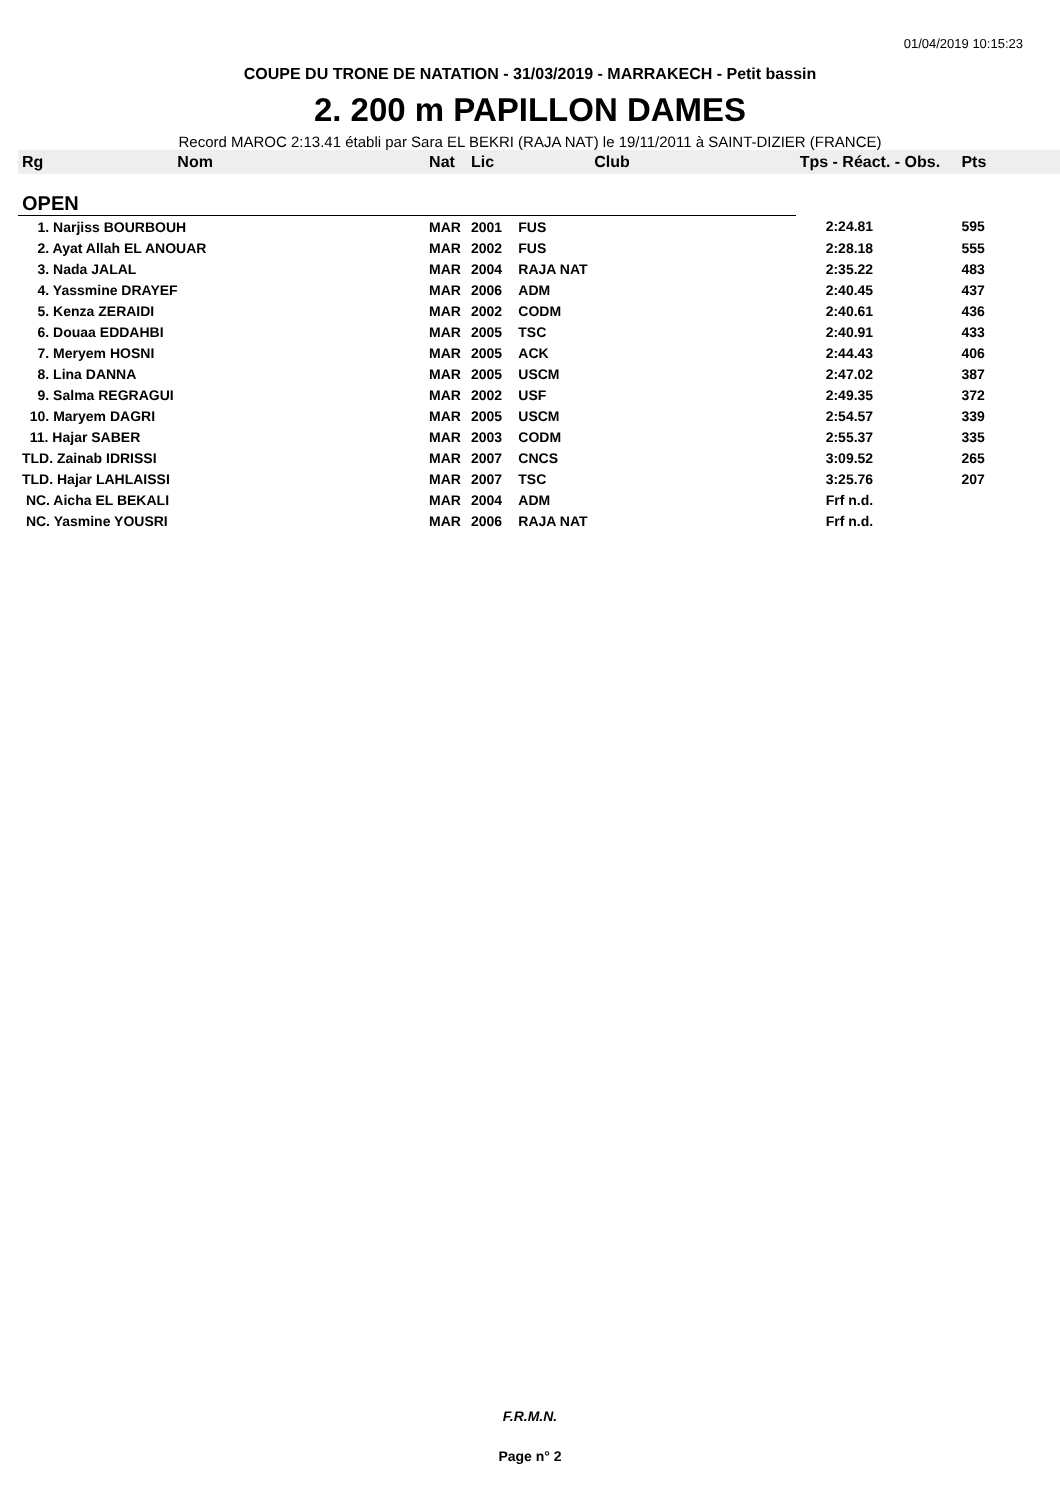01/04/2019 10:15:23
COUPE DU TRONE DE NATATION - 31/03/2019 - MARRAKECH - Petit bassin
2. 200 m PAPILLON DAMES
Record MAROC 2:13.41 établi par Sara EL BEKRI (RAJA NAT) le 19/11/2011 à SAINT-DIZIER (FRANCE)
| Rg | Nom | Nat | Lic | Club | Tps - Réact. - Obs. | Pts |
| --- | --- | --- | --- | --- | --- | --- |
| OPEN | | | | | | |
| 1. Narjiss BOURBOUH | | MAR | 2001 | FUS | 2:24.81 | 595 |
| 2. Ayat Allah EL ANOUAR | | MAR | 2002 | FUS | 2:28.18 | 555 |
| 3. Nada JALAL | | MAR | 2004 | RAJA NAT | 2:35.22 | 483 |
| 4. Yassmine DRAYEF | | MAR | 2006 | ADM | 2:40.45 | 437 |
| 5. Kenza ZERAIDI | | MAR | 2002 | CODM | 2:40.61 | 436 |
| 6. Douaa EDDAHBI | | MAR | 2005 | TSC | 2:40.91 | 433 |
| 7. Meryem HOSNI | | MAR | 2005 | ACK | 2:44.43 | 406 |
| 8. Lina DANNA | | MAR | 2005 | USCM | 2:47.02 | 387 |
| 9. Salma REGRAGUI | | MAR | 2002 | USF | 2:49.35 | 372 |
| 10. Maryem DAGRI | | MAR | 2005 | USCM | 2:54.57 | 339 |
| 11. Hajar SABER | | MAR | 2003 | CODM | 2:55.37 | 335 |
| TLD. Zainab IDRISSI | | MAR | 2007 | CNCS | 3:09.52 | 265 |
| TLD. Hajar LAHLAISSI | | MAR | 2007 | TSC | 3:25.76 | 207 |
| NC. Aicha EL BEKALI | | MAR | 2004 | ADM | Frf n.d. | |
| NC. Yasmine YOUSRI | | MAR | 2006 | RAJA NAT | Frf n.d. | |
F.R.M.N.
Page n° 2